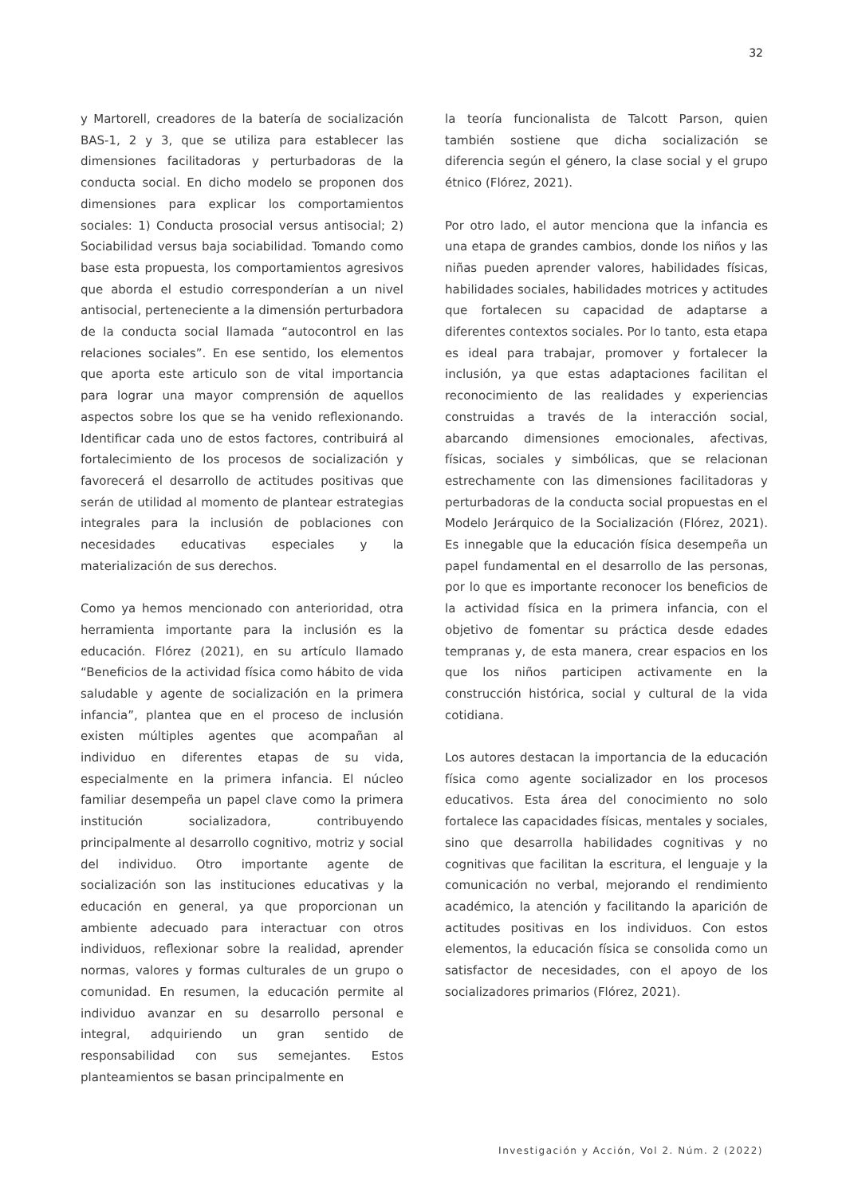32
y Martorell, creadores de la batería de socialización BAS-1, 2 y 3, que se utiliza para establecer las dimensiones facilitadoras y perturbadoras de la conducta social. En dicho modelo se proponen dos dimensiones para explicar los comportamientos sociales: 1) Conducta prosocial versus antisocial; 2) Sociabilidad versus baja sociabilidad. Tomando como base esta propuesta, los comportamientos agresivos que aborda el estudio corresponderían a un nivel antisocial, perteneciente a la dimensión perturbadora de la conducta social llamada “autocontrol en las relaciones sociales”. En ese sentido, los elementos que aporta este articulo son de vital importancia para lograr una mayor comprensión de aquellos aspectos sobre los que se ha venido reflexionando. Identificar cada uno de estos factores, contribuirá al fortalecimiento de los procesos de socialización y favorecerá el desarrollo de actitudes positivas que serán de utilidad al momento de plantear estrategias integrales para la inclusión de poblaciones con necesidades educativas especiales y la materialización de sus derechos.
Como ya hemos mencionado con anterioridad, otra herramienta importante para la inclusión es la educación. Flórez (2021), en su artículo llamado “Beneficios de la actividad física como hábito de vida saludable y agente de socialización en la primera infancia”, plantea que en el proceso de inclusión existen múltiples agentes que acompañan al individuo en diferentes etapas de su vida, especialmente en la primera infancia. El núcleo familiar desempeña un papel clave como la primera institución socializadora, contribuyendo principalmente al desarrollo cognitivo, motriz y social del individuo. Otro importante agente de socialización son las instituciones educativas y la educación en general, ya que proporcionan un ambiente adecuado para interactuar con otros individuos, reflexionar sobre la realidad, aprender normas, valores y formas culturales de un grupo o comunidad. En resumen, la educación permite al individuo avanzar en su desarrollo personal e integral, adquiriendo un gran sentido de responsabilidad con sus semejantes. Estos planteamientos se basan principalmente en
la teoría funcionalista de Talcott Parson, quien también sostiene que dicha socialización se diferencia según el género, la clase social y el grupo étnico (Flórez, 2021).
Por otro lado, el autor menciona que la infancia es una etapa de grandes cambios, donde los niños y las niñas pueden aprender valores, habilidades físicas, habilidades sociales, habilidades motrices y actitudes que fortalecen su capacidad de adaptarse a diferentes contextos sociales. Por lo tanto, esta etapa es ideal para trabajar, promover y fortalecer la inclusión, ya que estas adaptaciones facilitan el reconocimiento de las realidades y experiencias construidas a través de la interacción social, abarcando dimensiones emocionales, afectivas, físicas, sociales y simbólicas, que se relacionan estrechamente con las dimensiones facilitadoras y perturbadoras de la conducta social propuestas en el Modelo Jerárquico de la Socialización (Flórez, 2021). Es innegable que la educación física desempeña un papel fundamental en el desarrollo de las personas, por lo que es importante reconocer los beneficios de la actividad física en la primera infancia, con el objetivo de fomentar su práctica desde edades tempranas y, de esta manera, crear espacios en los que los niños participen activamente en la construcción histórica, social y cultural de la vida cotidiana.
Los autores destacan la importancia de la educación física como agente socializador en los procesos educativos. Esta área del conocimiento no solo fortalece las capacidades físicas, mentales y sociales, sino que desarrolla habilidades cognitivas y no cognitivas que facilitan la escritura, el lenguaje y la comunicación no verbal, mejorando el rendimiento académico, la atención y facilitando la aparición de actitudes positivas en los individuos. Con estos elementos, la educación física se consolida como un satisfactor de necesidades, con el apoyo de los socializadores primarios (Flórez, 2021).
Investigación y Acción, Vol 2. Núm. 2 (2022)